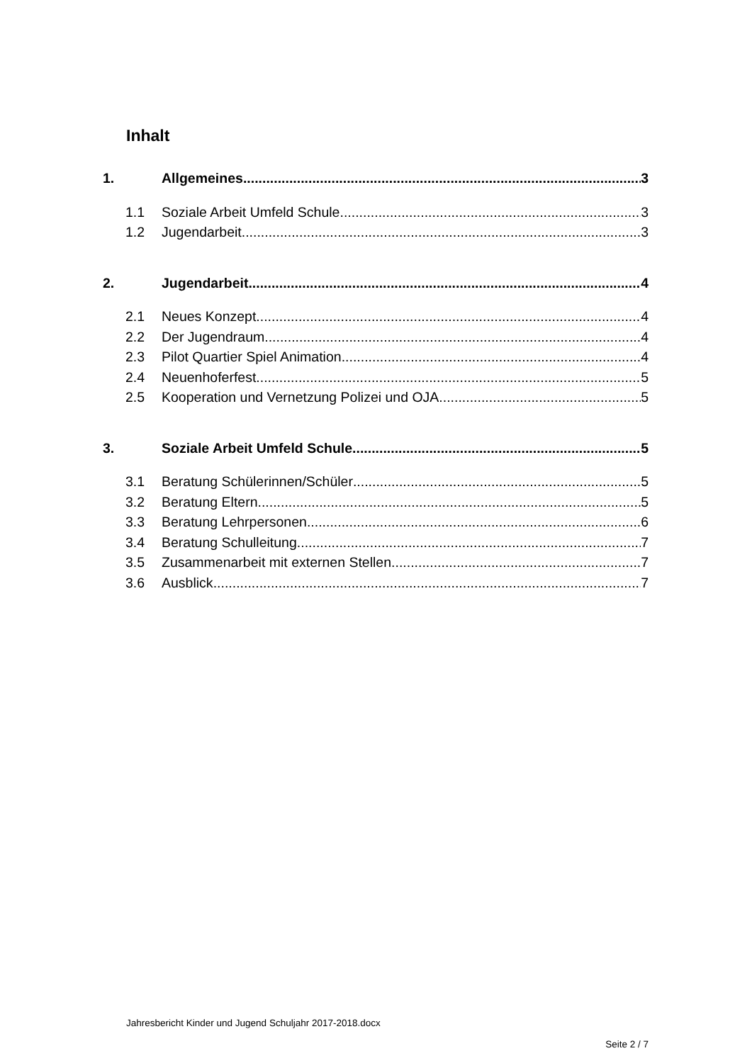Inhalt
1. Allgemeines 3
1.1 Soziale Arbeit Umfeld Schule 3
1.2 Jugendarbeit 3
2. Jugendarbeit 4
2.1 Neues Konzept 4
2.2 Der Jugendraum 4
2.3 Pilot Quartier Spiel Animation 4
2.4 Neuenhoferfest 5
2.5 Kooperation und Vernetzung Polizei und OJA 5
3. Soziale Arbeit Umfeld Schule 5
3.1 Beratung Schülerinnen/Schüler 5
3.2 Beratung Eltern 5
3.3 Beratung Lehrpersonen 6
3.4 Beratung Schulleitung 7
3.5 Zusammenarbeit mit externen Stellen 7
3.6 Ausblick 7
Jahresbericht Kinder und Jugend Schuljahr 2017-2018.docx
Seite 2 / 7